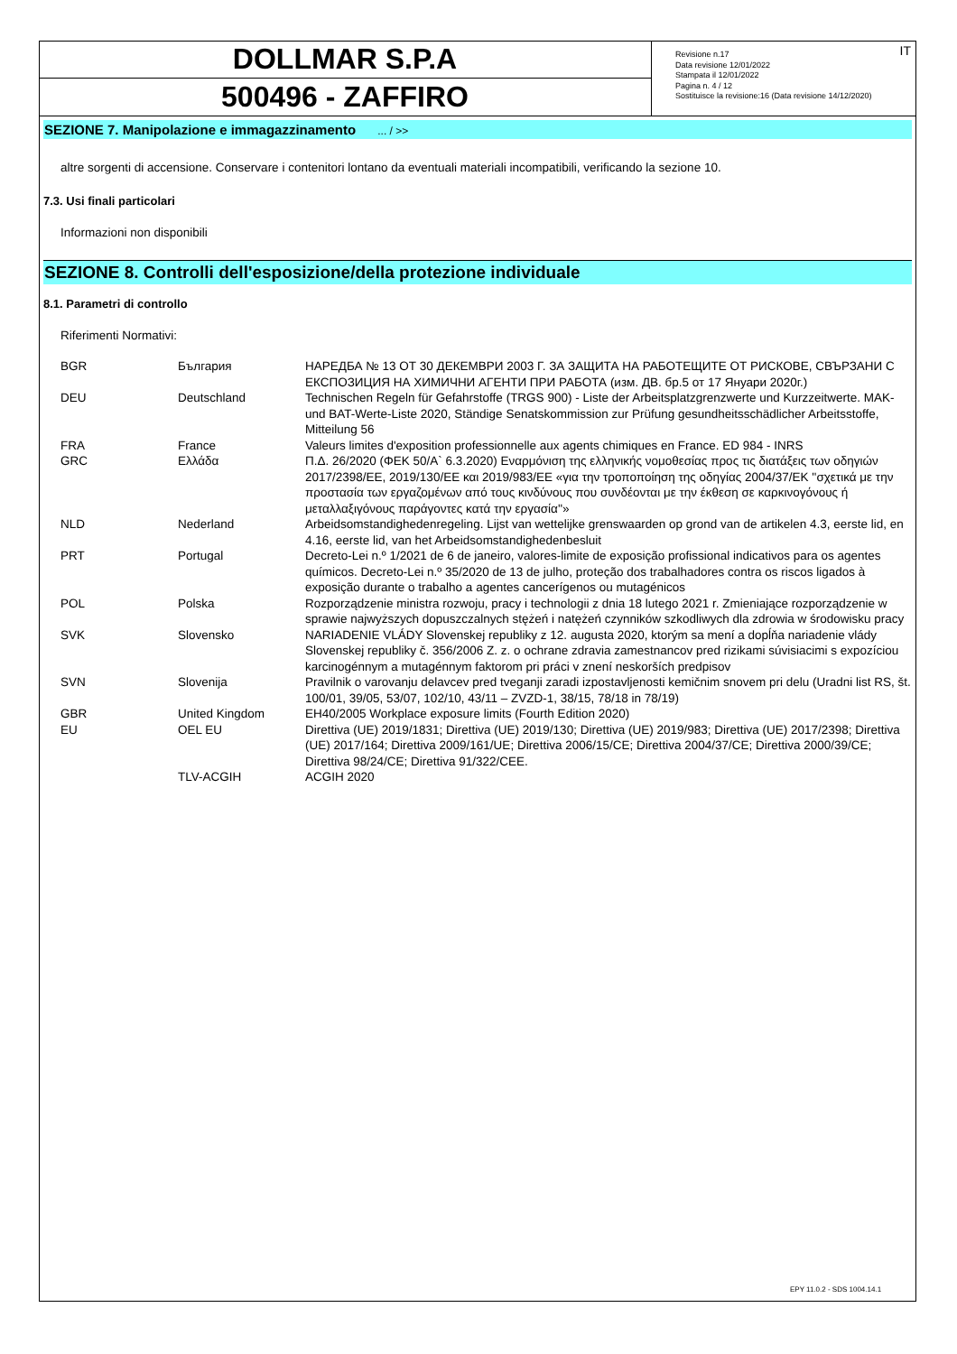DOLLMAR S.P.A
500496 - ZAFFIRO
Revisione n.17
Data revisione 12/01/2022
Stampata il 12/01/2022
Pagina n. 4 / 12
Sostituisce la revisione:16 (Data revisione 14/12/2020)
IT
SEZIONE 7. Manipolazione e immagazzinamento ... / >>
altre sorgenti di accensione. Conservare i contenitori lontano da eventuali materiali incompatibili, verificando la sezione 10.
7.3. Usi finali particolari
Informazioni non disponibili
SEZIONE 8. Controlli dell'esposizione/della protezione individuale
8.1. Parametri di controllo
Riferimenti Normativi:
| BGR | България | НАРЕДБА № 13 ОТ 30 ДЕКЕМВРИ 2003 Г. ЗА ЗАЩИТА НА РАБОТЕЩИТЕ ОТ РИСКОВЕ, СВЪРЗАНИ С ЕКСПОЗИЦИЯ НА ХИМИЧНИ АГЕНТИ ПРИ РАБОТА (изм. ДВ. бр.5 от 17 Януари 2020г.) |
| DEU | Deutschland | Technischen Regeln für Gefahrstoffe (TRGS 900) - Liste der Arbeitsplatzgrenzwerte und Kurzzeitwerte. MAK- und BAT-Werte-Liste 2020, Ständige Senatskommission zur Prüfung gesundheitsschädlicher Arbeitsstoffe, Mitteilung 56 |
| FRA | France | Valeurs limites d'exposition professionnelle aux agents chimiques en France. ED 984 - INRS |
| GRC | Ελλάδα | Π.Δ. 26/2020 (ΦΕΚ 50/Α` 6.3.2020) Εναρμόνιση της ελληνικής νομοθεσίας προς τις διατάξεις των οδηγιών 2017/2398/ΕΕ, 2019/130/ΕΕ και 2019/983/ΕΕ «για την τροποποίηση της οδηγίας 2004/37/ΕΚ ''σχετικά με την προστασία των εργαζομένων από τους κινδύνους που συνδέονται με την έκθεση σε καρκινογόνους ή μεταλλαξιγόνους παράγοντες κατά την εργασία''» |
| NLD | Nederland | Arbeidsomstandighedenregeling. Lijst van wettelijke grenswaarden op grond van de artikelen 4.3, eerste lid, en 4.16, eerste lid, van het Arbeidsomstandighedenbesluit |
| PRT | Portugal | Decreto-Lei n.º 1/2021 de 6 de janeiro, valores-limite de exposição profissional indicativos para os agentes químicos. Decreto-Lei n.º 35/2020 de 13 de julho, proteção dos trabalhadores contra os riscos ligados à exposição durante o trabalho a agentes cancerígenos ou mutagénicos |
| POL | Polska | Rozporządzenie ministra rozwoju, pracy i technologii z dnia 18 lutego 2021 r. Zmieniające rozporządzenie w sprawie najwyższych dopuszczalnych stężeń i natężeń czynników szkodliwych dla zdrowia w środowisku pracy |
| SVK | Slovensko | NARIADENIE VLÁDY Slovenskej republiky z 12. augusta 2020, ktorým sa mení a dopĺňa nariadenie vlády Slovenskej republiky č. 356/2006 Z. z. o ochrane zdravia zamestnancov pred rizikami súvisiacimi s expozíciou karcinogénnym a mutagénnym faktorom pri práci v znení neskorších predpisov |
| SVN | Slovenija | Pravilnik o varovanju delavcev pred tveganji zaradi izpostavljenosti kemičnim snovem pri delu (Uradni list RS, št. 100/01, 39/05, 53/07, 102/10, 43/11 – ZVZD-1, 38/15, 78/18 in 78/19) |
| GBR | United Kingdom | EH40/2005 Workplace exposure limits (Fourth Edition 2020) |
| EU | OEL EU | Direttiva (UE) 2019/1831; Direttiva (UE) 2019/130; Direttiva (UE) 2019/983; Direttiva (UE) 2017/2398; Direttiva (UE) 2017/164; Direttiva 2009/161/UE; Direttiva 2006/15/CE; Direttiva 2004/37/CE; Direttiva 2000/39/CE; Direttiva 98/24/CE; Direttiva 91/322/CEE. |
| | TLV-ACGIH | ACGIH 2020 |
EPY 11.0.2 - SDS 1004.14.1